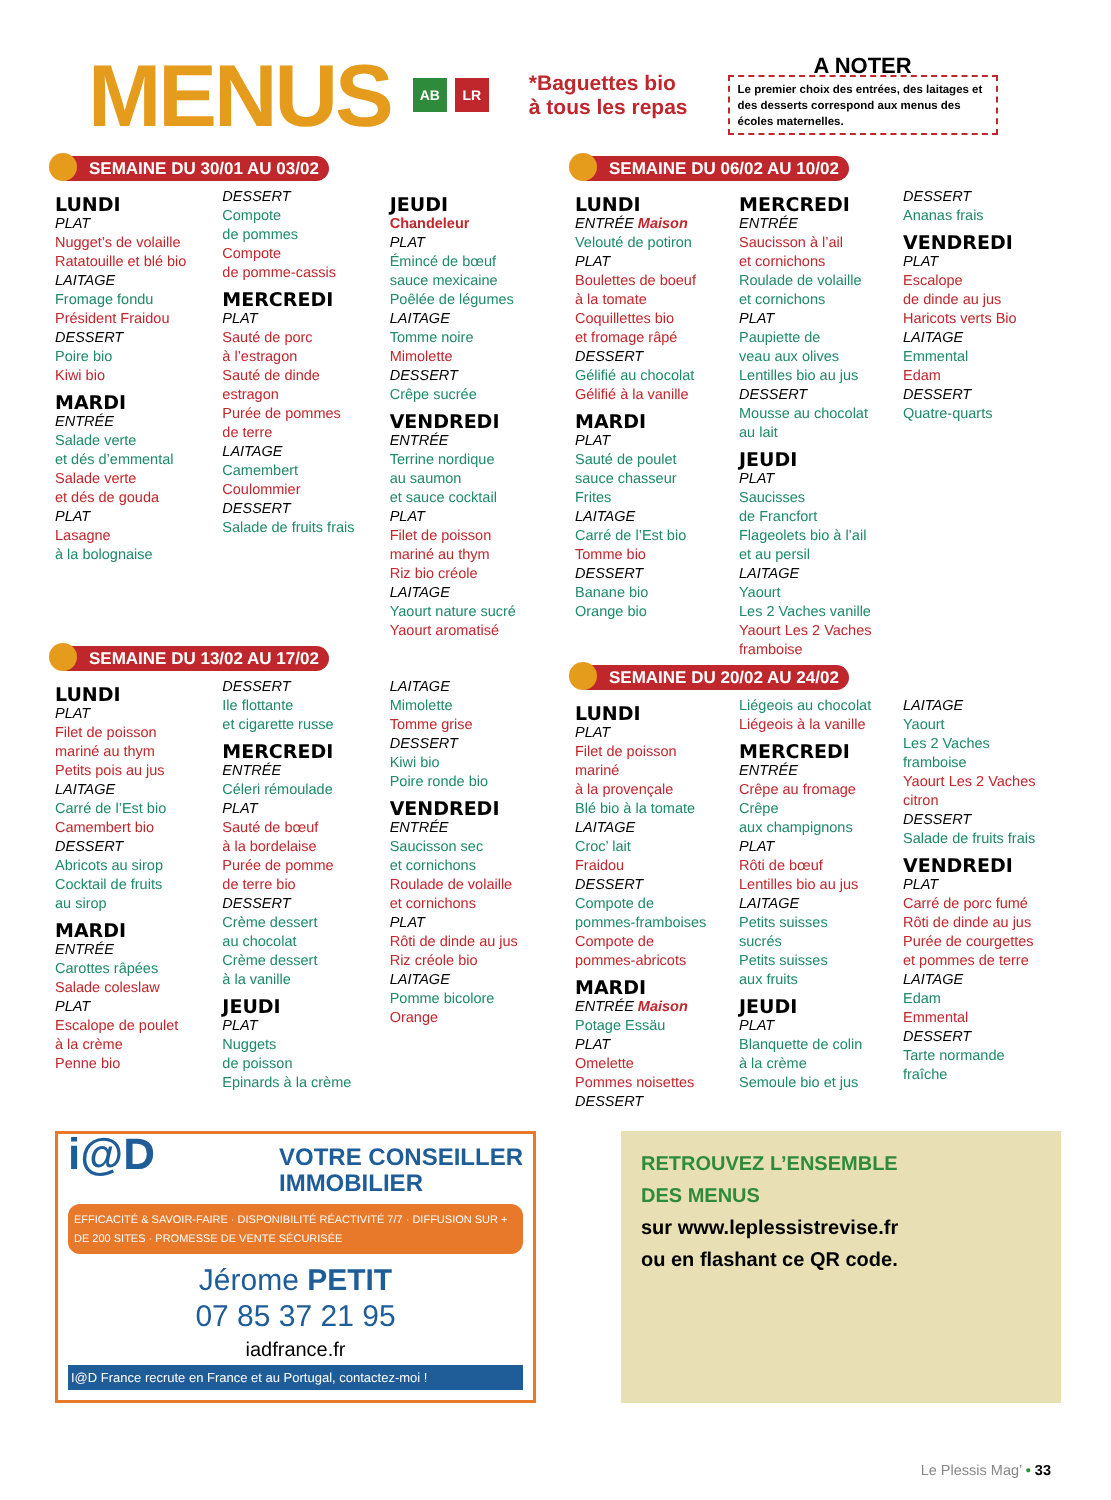MENUS
AB LR
*Baguettes bio
à tous les repas
A NOTER
Le premier choix des entrées, des laitages et des desserts correspond aux menus des écoles maternelles.
SEMAINE DU 30/01 AU 03/02
LUNDI
PLAT
Nugget’s de volaille
Ratatouille et blé bio
LAITAGE
Fromage fondu
Président Fraidou
DESSERT
Poire bio
Kiwi bio
MARDI
ENTRÉE
Salade verte
et dés d’emmental
Salade verte
et dés de gouda
PLAT
Lasagne
à la bolognaise
DESSERT
Compote
de pommes
Compote
de pomme-cassis
MERCREDI
PLAT
Sauté de porc
à l’estragon
Sauté de dinde
estragon
Purée de pommes
de terre
LAITAGE
Camembert
Coulommier
DESSERT
Salade de fruits frais
JEUDI
Chandeleur
PLAT
Émincé de bœuf
sauce mexicaine
Poêlée de légumes
LAITAGE
Tomme noire
Mimolette
DESSERT
Crêpe sucrée
VENDREDI
ENTRÉE
Terrine nordique
au saumon
et sauce cocktail
PLAT
Filet de poisson
mariné au thym
Riz bio créole
LAITAGE
Yaourt nature sucré
Yaourt aromatisé
SEMAINE DU 13/02 AU 17/02
LUNDI
PLAT
Filet de poisson
mariné au thym
Petits pois au jus
LAITAGE
Carré de l’Est bio
Camembert bio
DESSERT
Abricots au sirop
Cocktail de fruits
au sirop
MARDI
ENTRÉE
Carottes râpées
Salade coleslaw
PLAT
Escalope de poulet
à la crème
Penne bio
DESSERT
Ile flottante
et cigarette russe
MERCREDI
ENTRÉE
Céleri rémoulade
PLAT
Sauté de bœuf
à la bordelaise
Purée de pomme
de terre bio
DESSERT
Crème dessert
au chocolat
Crème dessert
à la vanille
JEUDI
PLAT
Nuggets
de poisson
Epinards à la crème
LAITAGE
Mimolette
Tomme grise
DESSERT
Kiwi bio
Poire ronde bio
VENDREDI
ENTRÉE
Saucisson sec
et cornichons
Roulade de volaille
et cornichons
PLAT
Rôti de dinde au jus
Riz créole bio
LAITAGE
Pomme bicolore
Orange
SEMAINE DU 06/02 AU 10/02
LUNDI
ENTRÉE Maison
Velouté de potiron
PLAT
Boulettes de boeuf
à la tomate
Coquillettes bio
et fromage râpé
DESSERT
Gélifié au chocolat
Gélifié à la vanille
MARDI
PLAT
Sauté de poulet
sauce chasseur
Frites
LAITAGE
Carré de l’Est bio
Tomme bio
DESSERT
Banane bio
Orange bio
MERCREDI
ENTRÉE
Saucisson à l’ail
et cornichons
Roulade de volaille
et cornichons
PLAT
Paupiette de
veau aux olives
Lentilles bio au jus
DESSERT
Mousse au chocolat
au lait
JEUDI
PLAT
Saucisses
de Francfort
Flageolets bio à l’ail
et au persil
LAITAGE
Yaourt
Les 2 Vaches vanille
Yaourt Les 2 Vaches
framboise
DESSERT
Ananas frais
VENDREDI
PLAT
Escalope
de dinde au jus
Haricots verts Bio
LAITAGE
Emmental
Edam
DESSERT
Quatre-quarts
SEMAINE DU 20/02 AU 24/02
LUNDI
PLAT
Filet de poisson
mariné
à la provençale
Blé bio à la tomate
LAITAGE
Croc’ lait
Fraidou
DESSERT
Compote de
pommes-framboises
Compote de
pommes-abricots
MARDI
ENTRÉE Maison
Potage Essäu
PLAT
Omelette
Pommes noisettes
DESSERT
Liégeois au chocolat
Liégeois à la vanille
MERCREDI
ENTRÉE
Crêpe au fromage
Crêpe
aux champignons
PLAT
Rôti de bœuf
Lentilles bio au jus
LAITAGE
Petits suisses
sucrés
Petits suisses
aux fruits
JEUDI
PLAT
Blanquette de colin
à la crème
Semoule bio et jus
LAITAGE
Yaourt
Les 2 Vaches
framboise
Yaourt Les 2 Vaches
citron
DESSERT
Salade de fruits frais
VENDREDI
PLAT
Carré de porc fumé
Rôti de dinde au jus
Purée de courgettes
et pommes de terre
LAITAGE
Edam
Emmental
DESSERT
Tarte normande
fraîche
i@D VOTRE CONSEILLER
IMMOBILIER
EFFICACITÉ & SAVOIR-FAIRE · DISPONIBILITÉ RÉACTIVITÉ 7/7 · DIFFUSION SUR + DE 200 SITES · PROMESSE DE VENTE SÉCURISÉE
Jérome PETIT
07 85 37 21 95
iadfrance.fr
I@D France recrute en France et au Portugal, contactez-moi !
RETROUVEZ L’ENSEMBLE
DES MENUS
sur www.leplessistrevise.fr
ou en flashant ce QR code.
Le Plessis Mag’ • 33